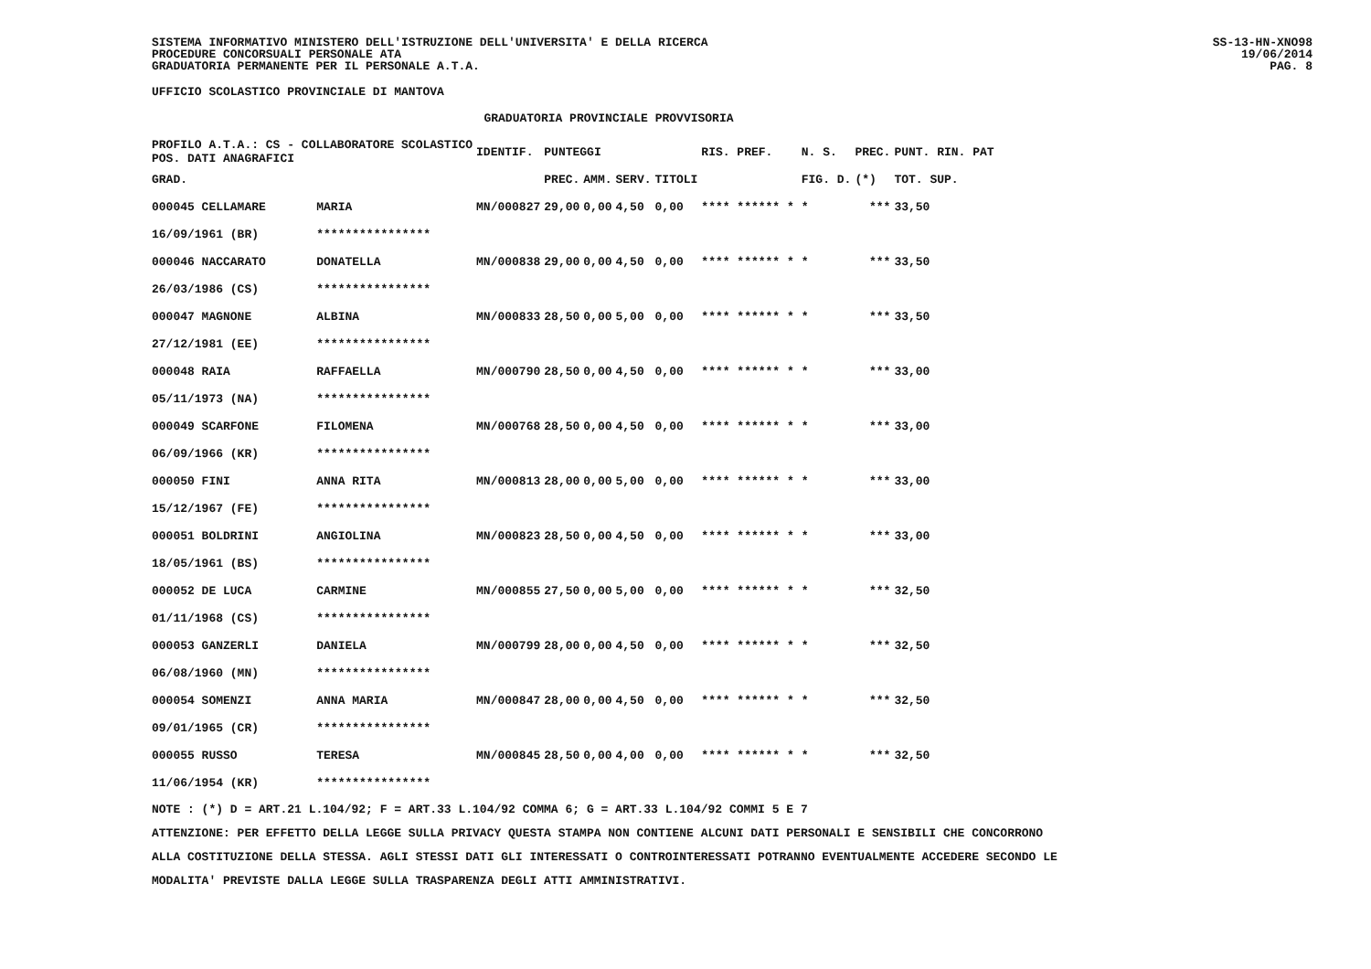SISTEMA INFORMATIVO MINISTERO DELL'ISTRUZIONE DELL'UNIVERSITA' E DELLA RICERCA
PROCEDURE CONCORSUALI PERSONALE ATA
GRADUATORIA PERMANENTE PER IL PERSONALE A.T.A.
SS-13-HN-XNO98
19/06/2014
PAG. 8
UFFICIO SCOLASTICO PROVINCIALE DI MANTOVA
GRADUATORIA PROVINCIALE PROVVISORIA
| PROFILO A.T.A.: CS - COLLABORATORE SCOLASTICO POS. DATI ANAGRAFICI | | | IDENTIF. | PUNTEGGI | | | | RIS. PREF. | | N. S. | PREC. | PUNT. RIN. PAT |
| --- | --- | --- | --- | --- | --- | --- | --- | --- | --- | --- | --- | --- |
| GRAD. | | | | PREC. | AMM. | SERV. | TITOLI | | | FIG. D. | (*) | TOT. SUP. |
| 000045 CELLAMARE | | MARIA | MN/000827 | 29,00 | 0,00 | 4,50 | 0,00 | **** ****** * | | * | *** | 33,50 |
| 16/09/1961 (BR) | | **************** | | | | | | | | | | |
| 000046 NACCARATO | | DONATELLA | MN/000838 | 29,00 | 0,00 | 4,50 | 0,00 | **** ****** * | | * | *** | 33,50 |
| 26/03/1986 (CS) | | **************** | | | | | | | | | | |
| 000047 MAGNONE | | ALBINA | MN/000833 | 28,50 | 0,00 | 5,00 | 0,00 | **** ****** * | | * | *** | 33,50 |
| 27/12/1981 (EE) | | **************** | | | | | | | | | | |
| 000048 RAIA | | RAFFAELLA | MN/000790 | 28,50 | 0,00 | 4,50 | 0,00 | **** ****** * | | * | *** | 33,00 |
| 05/11/1973 (NA) | | **************** | | | | | | | | | | |
| 000049 SCARFONE | | FILOMENA | MN/000768 | 28,50 | 0,00 | 4,50 | 0,00 | **** ****** * | | * | *** | 33,00 |
| 06/09/1966 (KR) | | **************** | | | | | | | | | | |
| 000050 FINI | | ANNA RITA | MN/000813 | 28,00 | 0,00 | 5,00 | 0,00 | **** ****** * | | * | *** | 33,00 |
| 15/12/1967 (FE) | | **************** | | | | | | | | | | |
| 000051 BOLDRINI | | ANGIOLINA | MN/000823 | 28,50 | 0,00 | 4,50 | 0,00 | **** ****** * | | * | *** | 33,00 |
| 18/05/1961 (BS) | | **************** | | | | | | | | | | |
| 000052 DE LUCA | | CARMINE | MN/000855 | 27,50 | 0,00 | 5,00 | 0,00 | **** ****** * | | * | *** | 32,50 |
| 01/11/1968 (CS) | | **************** | | | | | | | | | | |
| 000053 GANZERLI | | DANIELA | MN/000799 | 28,00 | 0,00 | 4,50 | 0,00 | **** ****** * | | * | *** | 32,50 |
| 06/08/1960 (MN) | | **************** | | | | | | | | | | |
| 000054 SOMENZI | | ANNA MARIA | MN/000847 | 28,00 | 0,00 | 4,50 | 0,00 | **** ****** * | | * | *** | 32,50 |
| 09/01/1965 (CR) | | **************** | | | | | | | | | | |
| 000055 RUSSO | | TERESA | MN/000845 | 28,50 | 0,00 | 4,00 | 0,00 | **** ****** * | | * | *** | 32,50 |
| 11/06/1954 (KR) | | **************** | | | | | | | | | | |
NOTE : (*) D = ART.21 L.104/92; F = ART.33 L.104/92 COMMA 6; G = ART.33 L.104/92 COMMI 5 E 7
ATTENZIONE: PER EFFETTO DELLA LEGGE SULLA PRIVACY QUESTA STAMPA NON CONTIENE ALCUNI DATI PERSONALI E SENSIBILI CHE CONCORRONO
ALLA COSTITUZIONE DELLA STESSA. AGLI STESSI DATI GLI INTERESSATI O CONTROINTERESSATI POTRANNO EVENTUALMENTE ACCEDERE SECONDO LE
MODALITA' PREVISTE DALLA LEGGE SULLA TRASPARENZA DEGLI ATTI AMMINISTRATIVI.